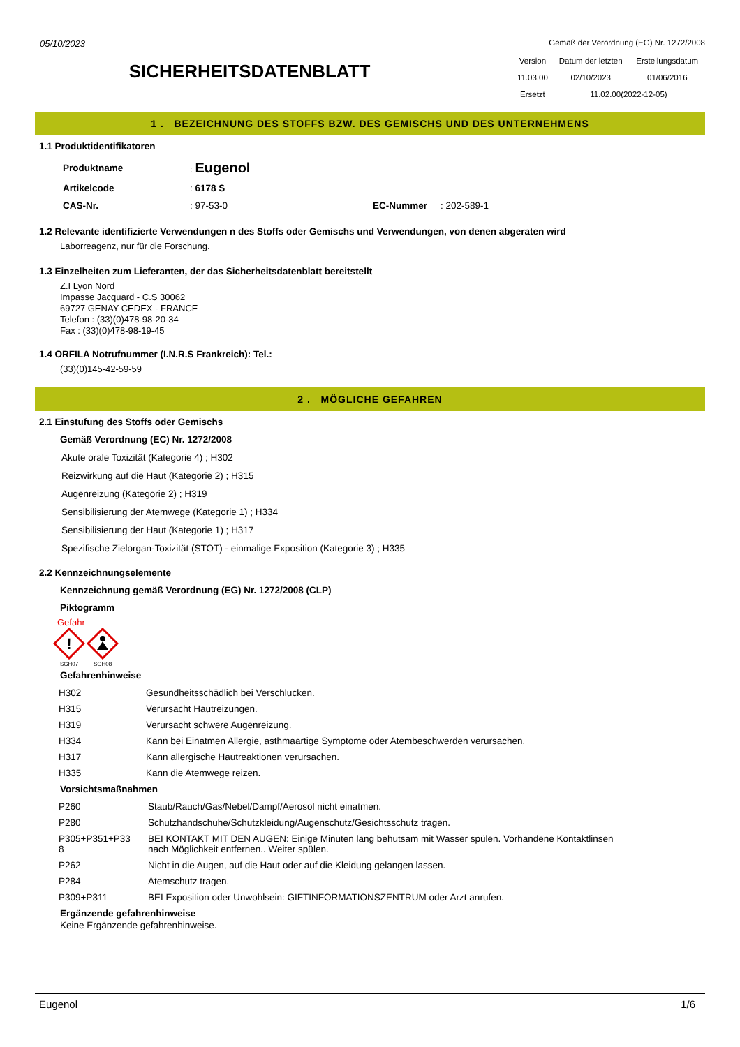05/10/2023
SICHERHEITSDATENBLATT
Gemäß der Verordnung (EG) Nr. 1272/2008
| Version | Datum der letzten | Erstellungsdatum |
| 11.03.00 | 02/10/2023 | 01/06/2016 |
| Ersetzt | 11.02.00(2022-12-05) | |
1 . BEZEICHNUNG DES STOFFS BZW. DES GEMISCHS UND DES UNTERNEHMENS
1.1 Produktidentifikatoren
| Produktname | : Eugenol | | |
| Artikelcode | : 6178 S | | |
| CAS-Nr. | : 97-53-0 | EC-Nummer | : 202-589-1 |
1.2 Relevante identifizierte Verwendungen n des Stoffs oder Gemischs und Verwendungen, von denen abgeraten wird
Laborreagenz, nur für die Forschung.
1.3 Einzelheiten zum Lieferanten, der das Sicherheitsdatenblatt bereitstellt
Z.I Lyon Nord
Impasse Jacquard - C.S 30062
69727 GENAY CEDEX - FRANCE
Telefon : (33)(0)478-98-20-34
Fax : (33)(0)478-98-19-45
1.4 ORFILA Notrufnummer (I.N.R.S Frankreich): Tel.:
(33)(0)145-42-59-59
2 . MÖGLICHE GEFAHREN
2.1 Einstufung des Stoffs oder Gemischs
Gemäß Verordnung (EC) Nr. 1272/2008
Akute orale Toxizität (Kategorie 4) ; H302
Reizwirkung auf die Haut (Kategorie 2) ; H315
Augenreizung (Kategorie 2) ; H319
Sensibilisierung der Atemwege (Kategorie 1) ; H334
Sensibilisierung der Haut (Kategorie 1) ; H317
Spezifische Zielorgan-Toxizität (STOT) - einmalige Exposition (Kategorie 3) ; H335
2.2 Kennzeichnungselemente
Kennzeichnung gemäß Verordnung (EG) Nr. 1272/2008 (CLP)
Piktogramm
Gefahr
!
SGH07
SGH08
Gefahrenhinweise
| H302 | Gesundheitsschädlich bei Verschlucken. |
| H315 | Verursacht Hautreizungen. |
| H319 | Verursacht schwere Augenreizung. |
| H334 | Kann bei Einatmen Allergie, asthmaartige Symptome oder Atembeschwerden verursachen. |
| H317 | Kann allergische Hautreaktionen verursachen. |
| H335 | Kann die Atemwege reizen. |
Vorsichtsmaßnahmen
| P260 | Staub/Rauch/Gas/Nebel/Dampf/Aerosol nicht einatmen. |
| P280 | Schutzhandschuhe/Schutzkleidung/Augenschutz/Gesichtsschutz tragen. |
| P305+P351+P33 8 | BEI KONTAKT MIT DEN AUGEN: Einige Minuten lang behutsam mit Wasser spülen. Vorhandene Kontaktlinsen nach Möglichkeit entfernen.. Weiter spülen. |
| P262 | Nicht in die Augen, auf die Haut oder auf die Kleidung gelangen lassen. |
| P284 | Atemschutz tragen. |
| P309+P311 | BEI Exposition oder Unwohlsein: GIFTINFORMATIONSZENTRUM oder Arzt anrufen. |
Ergänzende gefahrenhinweise
Keine Ergänzende gefahrenhinweise.
Eugenol 1/6